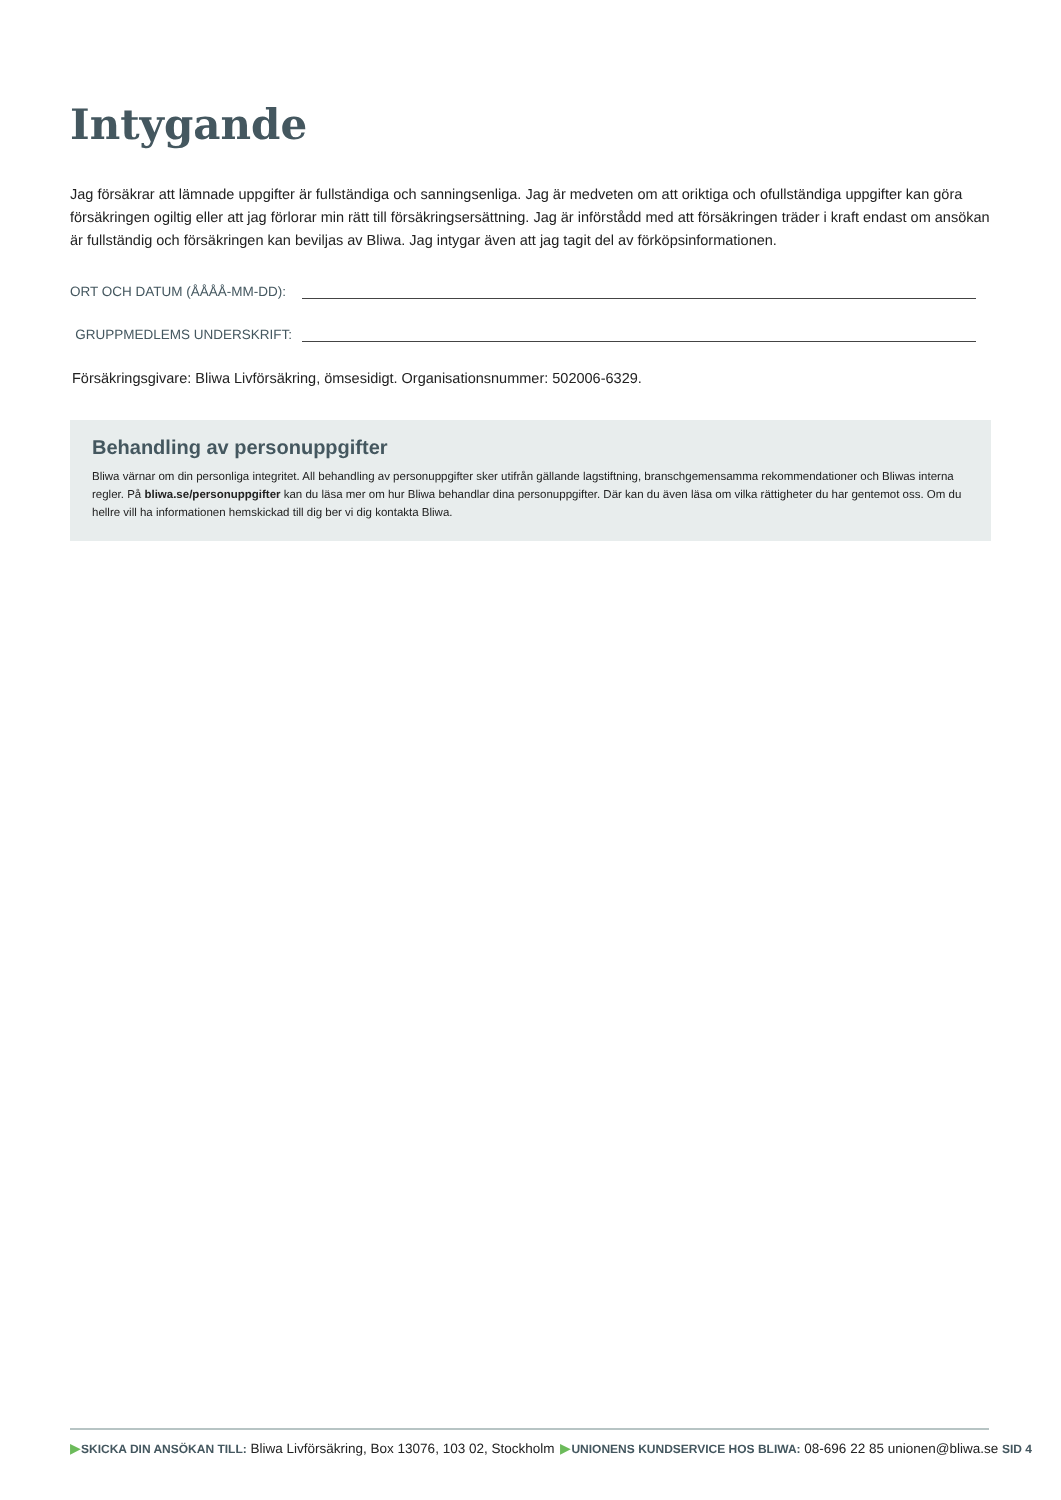Intygande
Jag försäkrar att lämnade uppgifter är fullständiga och sanningsenliga. Jag är medveten om att oriktiga och ofullständiga uppgifter kan göra försäkringen ogiltig eller att jag förlorar min rätt till försäkringsersättning. Jag är införstådd med att försäkringen träder i kraft endast om ansökan är fullständig och försäkringen kan beviljas av Bliwa. Jag intygar även att jag tagit del av förköpsinformationen.
ORT OCH DATUM (ÅÅÅÅ-MM-DD):
GRUPPMEDLEMS UNDERSKRIFT:
Försäkringsgivare: Bliwa Livförsäkring, ömsesidigt. Organisationsnummer: 502006-6329.
Behandling av personuppgifter
Bliwa värnar om din personliga integritet. All behandling av personuppgifter sker utifrån gällande lagstiftning, branschgemensamma rekommendationer och Bliwas interna regler. På bliwa.se/personuppgifter kan du läsa mer om hur Bliwa behandlar dina personuppgifter. Där kan du även läsa om vilka rättigheter du har gentemot oss. Om du hellre vill ha informationen hemskickad till dig ber vi dig kontakta Bliwa.
▶SKICKA DIN ANSÖKAN TILL: Bliwa Livförsäkring, Box 13076, 103 02, Stockholm ▶UNIONENS KUNDSERVICE HOS BLIWA: 08-696 22 85 unionen@bliwa.se SID 4